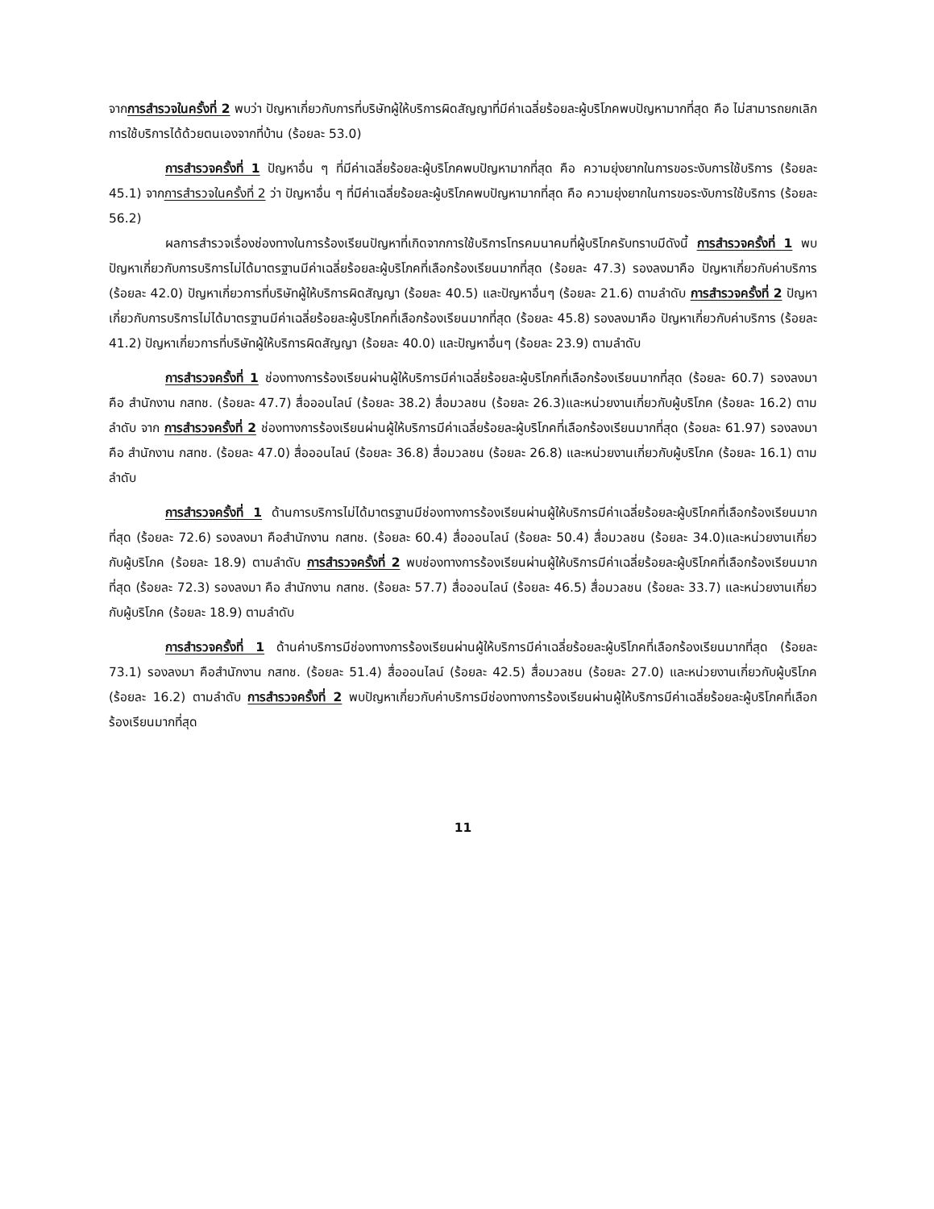จากการสำรวจในครั้งที่ 2 พบว่า ปัญหาเกี่ยวกับการที่บริษัทผู้ให้บริการผิดสัญญาที่มีค่าเฉลี่ยร้อยละผู้บริโภคพบปัญหามากที่สุด คือ ไม่สามารถยกเลิกการใช้บริการได้ด้วยตนเองจากที่บ้าน (ร้อยละ 53.0)
การสำรวจครั้งที่ 1 ปัญหาอื่น ๆ ที่มีค่าเฉลี่ยร้อยละผู้บริโภคพบปัญหามากที่สุด คือ ความยุ่งยากในการขอระงับการใช้บริการ (ร้อยละ 45.1) จากการสำรวจในครั้งที่ 2 ว่า ปัญหาอื่น ๆ ที่มีค่าเฉลี่ยร้อยละผู้บริโภคพบปัญหามากที่สุด คือ ความยุ่งยากในการขอระงับการใช้บริการ (ร้อยละ 56.2)
ผลการสำรวจเรื่องช่องทางในการร้องเรียนปัญหาที่เกิดจากการใช้บริการโทรคมนาคมที่ผู้บริโภครับทราบมีดังนี้ การสำรวจครั้งที่ 1 พบปัญหาเกี่ยวกับการบริการไม่ได้มาตรฐานมีค่าเฉลี่ยร้อยละผู้บริโภคที่เลือกร้องเรียนมากที่สุด (ร้อยละ 47.3) รองลงมาคือ ปัญหาเกี่ยวกับค่าบริการ (ร้อยละ 42.0) ปัญหาเกี่ยวการที่บริษัทผู้ให้บริการผิดสัญญา (ร้อยละ 40.5) และปัญหาอื่นๆ (ร้อยละ 21.6) ตามลำดับ การสำรวจครั้งที่ 2 ปัญหาเกี่ยวกับการบริการไม่ได้มาตรฐานมีค่าเฉลี่ยร้อยละผู้บริโภคที่เลือกร้องเรียนมากที่สุด (ร้อยละ 45.8) รองลงมาคือ ปัญหาเกี่ยวกับค่าบริการ (ร้อยละ 41.2) ปัญหาเกี่ยวการที่บริษัทผู้ให้บริการผิดสัญญา (ร้อยละ 40.0) และปัญหาอื่นๆ (ร้อยละ 23.9) ตามลำดับ
การสำรวจครั้งที่ 1 ช่องทางการร้องเรียนผ่านผู้ให้บริการมีค่าเฉลี่ยร้อยละผู้บริโภคที่เลือกร้องเรียนมากที่สุด (ร้อยละ 60.7) รองลงมา คือ สำนักงาน กสทช. (ร้อยละ 47.7) สื่อออนไลน์ (ร้อยละ 38.2) สื่อมวลชน (ร้อยละ 26.3)และหน่วยงานเกี่ยวกับผู้บริโภค (ร้อยละ 16.2) ตามลำดับ จาก การสำรวจครั้งที่ 2 ช่องทางการร้องเรียนผ่านผู้ให้บริการมีค่าเฉลี่ยร้อยละผู้บริโภคที่เลือกร้องเรียนมากที่สุด (ร้อยละ 61.97) รองลงมา คือ สำนักงาน กสทช. (ร้อยละ 47.0) สื่อออนไลน์ (ร้อยละ 36.8) สื่อมวลชน (ร้อยละ 26.8) และหน่วยงานเกี่ยวกับผู้บริโภค (ร้อยละ 16.1) ตามลำดับ
การสำรวจครั้งที่ 1 ด้านการบริการไม่ได้มาตรฐานมีช่องทางการร้องเรียนผ่านผู้ให้บริการมีค่าเฉลี่ยร้อยละผู้บริโภคที่เลือกร้องเรียนมากที่สุด (ร้อยละ 72.6) รองลงมา คือสำนักงาน กสทช. (ร้อยละ 60.4) สื่อออนไลน์ (ร้อยละ 50.4) สื่อมวลชน (ร้อยละ 34.0)และหน่วยงานเกี่ยวกับผู้บริโภค (ร้อยละ 18.9) ตามลำดับ การสำรวจครั้งที่ 2 พบช่องทางการร้องเรียนผ่านผู้ให้บริการมีค่าเฉลี่ยร้อยละผู้บริโภคที่เลือกร้องเรียนมากที่สุด (ร้อยละ 72.3) รองลงมา คือ สำนักงาน กสทช. (ร้อยละ 57.7) สื่อออนไลน์ (ร้อยละ 46.5) สื่อมวลชน (ร้อยละ 33.7) และหน่วยงานเกี่ยวกับผู้บริโภค (ร้อยละ 18.9) ตามลำดับ
การสำรวจครั้งที่ 1 ด้านค่าบริการมีช่องทางการร้องเรียนผ่านผู้ให้บริการมีค่าเฉลี่ยร้อยละผู้บริโภคที่เลือกร้องเรียนมากที่สุด (ร้อยละ 73.1) รองลงมา คือสำนักงาน กสทช. (ร้อยละ 51.4) สื่อออนไลน์ (ร้อยละ 42.5) สื่อมวลชน (ร้อยละ 27.0) และหน่วยงานเกี่ยวกับผู้บริโภค (ร้อยละ 16.2) ตามลำดับ การสำรวจครั้งที่ 2 พบปัญหาเกี่ยวกับค่าบริการมีช่องทางการร้องเรียนผ่านผู้ให้บริการมีค่าเฉลี่ยร้อยละผู้บริโภคที่เลือกร้องเรียนมากที่สุด
11